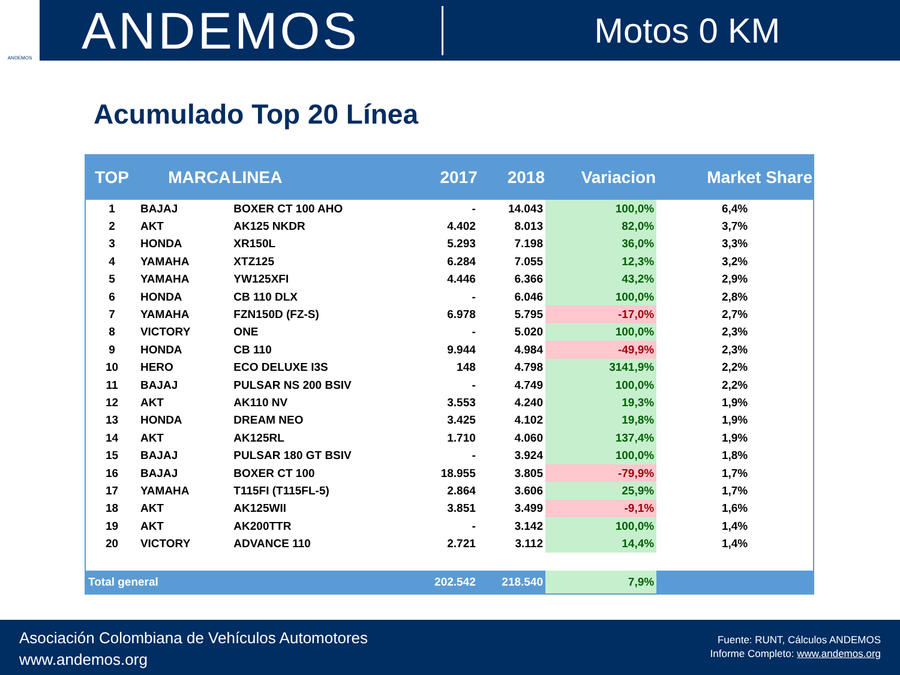ANDEMOS
ANDEMOS
Motos 0 KM
Acumulado Top 20 Línea
| TOP | MARCA | LINEA | 2017 | 2018 | Variacion | Market Share |
| --- | --- | --- | --- | --- | --- | --- |
| 1 | BAJAJ | BOXER CT 100 AHO | - | 14.043 | 100,0% | 6,4% |
| 2 | AKT | AK125 NKDR | 4.402 | 8.013 | 82,0% | 3,7% |
| 3 | HONDA | XR150L | 5.293 | 7.198 | 36,0% | 3,3% |
| 4 | YAMAHA | XTZ125 | 6.284 | 7.055 | 12,3% | 3,2% |
| 5 | YAMAHA | YW125XFI | 4.446 | 6.366 | 43,2% | 2,9% |
| 6 | HONDA | CB 110 DLX | - | 6.046 | 100,0% | 2,8% |
| 7 | YAMAHA | FZN150D (FZ-S) | 6.978 | 5.795 | -17,0% | 2,7% |
| 8 | VICTORY | ONE | - | 5.020 | 100,0% | 2,3% |
| 9 | HONDA | CB 110 | 9.944 | 4.984 | -49,9% | 2,3% |
| 10 | HERO | ECO DELUXE I3S | 148 | 4.798 | 3141,9% | 2,2% |
| 11 | BAJAJ | PULSAR NS 200 BSIV | - | 4.749 | 100,0% | 2,2% |
| 12 | AKT | AK110 NV | 3.553 | 4.240 | 19,3% | 1,9% |
| 13 | HONDA | DREAM NEO | 3.425 | 4.102 | 19,8% | 1,9% |
| 14 | AKT | AK125RL | 1.710 | 4.060 | 137,4% | 1,9% |
| 15 | BAJAJ | PULSAR 180 GT BSIV | - | 3.924 | 100,0% | 1,8% |
| 16 | BAJAJ | BOXER CT 100 | 18.955 | 3.805 | -79,9% | 1,7% |
| 17 | YAMAHA | T115FI (T115FL-5) | 2.864 | 3.606 | 25,9% | 1,7% |
| 18 | AKT | AK125WII | 3.851 | 3.499 | -9,1% | 1,6% |
| 19 | AKT | AK200TTR | - | 3.142 | 100,0% | 1,4% |
| 20 | VICTORY | ADVANCE 110 | 2.721 | 3.112 | 14,4% | 1,4% |
| Total general | | | 202.542 | 218.540 | 7,9% | |
Asociación Colombiana de Vehículos Automotores
www.andemos.org
Fuente: RUNT, Cálculos ANDEMOS
Informe Completo: www.andemos.org